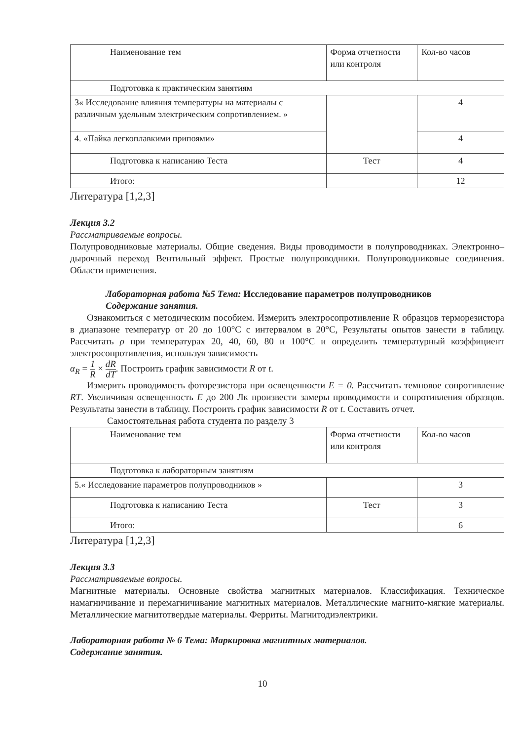| Наименование тем | Форма отчетности или контроля | Кол-во часов |
| Подготовка к практическим занятиям | | |
| 3« Исследование влияния температуры на материалы с различным удельным электрическим сопротивлением. » | | 4 |
| 4. «Пайка легкоплавкими припоями» | | 4 |
| Подготовка к написанию Теста | Тест | 4 |
| Итого: | | 12 |
Литература [1,2,3]
Лекция 3.2
Рассматриваемые вопросы.
Полупроводниковые материалы. Общие сведения. Виды проводимости в полупроводниках. Электронно–дырочный переход Вентильный эффект. Простые полупроводники. Полупроводниковые соединения. Области применения.
Лабораторная работа №5 Тема: Исследование параметров полупроводников
Содержание занятия.
Ознакомиться с методическим пособием. Измерить электросопротивление R образцов терморезистора в диапазоне температур от 20 до 100°С с интервалом в 20°С, Результаты опытов занести в таблицу. Рассчитать ρ при температурах 20, 40, 60, 80 и 100°С и определить температурный коэффициент электросопротивления, используя зависимость
α<sub>R</sub> = 1 R × dR dT. Построить график зависимости R от t.
Измерить проводимость фоторезистора при освещенности E = 0. Рассчитать темновое сопротивление RT. Увеличивая освещенность E до 200 Лк произвести замеры проводимости и сопротивления образцов. Результаты занести в таблицу. Построить график зависимости R от t. Составить отчет.
Самостоятельная работа студента по разделу 3
| Наименование тем | Форма отчетности или контроля | Кол-во часов |
| Подготовка к лабораторным занятиям | | |
| 5.« Исследование параметров полупроводников » | | 3 |
| Подготовка к написанию Теста | Тест | 3 |
| Итого: | | 6 |
Литература [1,2,3]
Лекция 3.3
Рассматриваемые вопросы.
Магнитные материалы. Основные свойства магнитных материалов. Классификация. Техническое намагничивание и перемагничивание магнитных материалов. Металлические магнито-мягкие материалы. Металлические магнитотвердые материалы. Ферриты. Магнитодиэлектрики.
Лабораторная работа № 6 Тема: Маркировка магнитных материалов.
Содержание занятия.
10